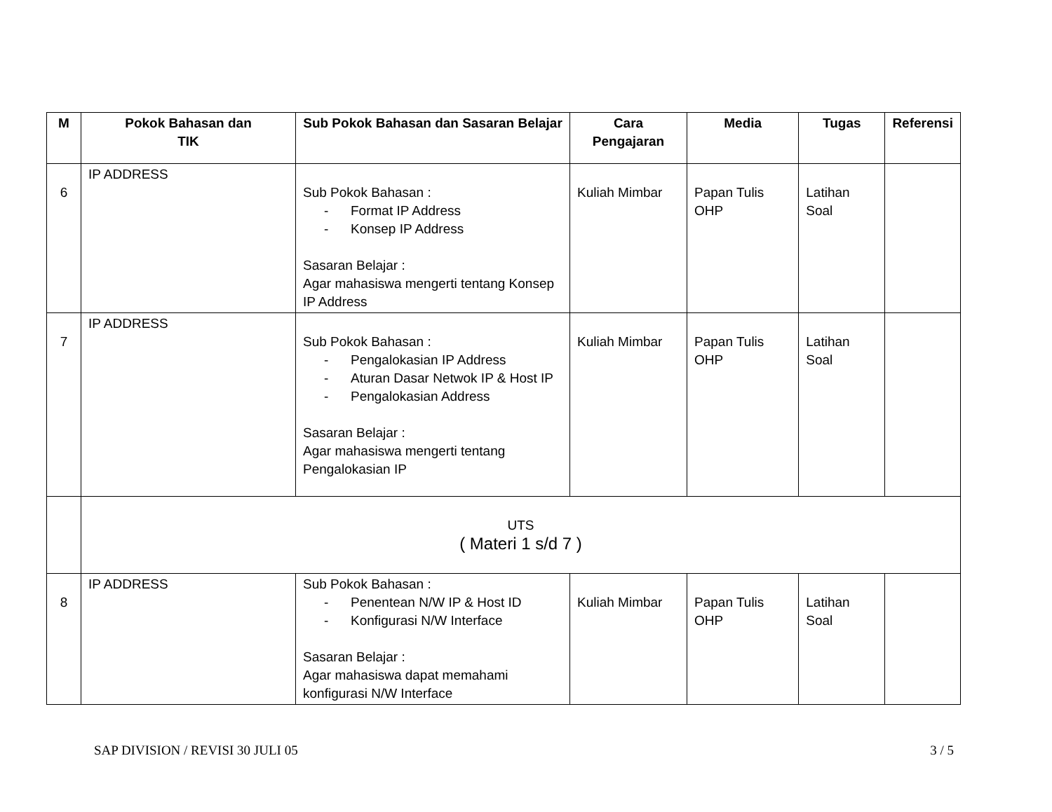| M | Pokok Bahasan dan TIK | Sub Pokok Bahasan dan Sasaran Belajar | Cara Pengajaran | Media | Tugas | Referensi |
| --- | --- | --- | --- | --- | --- | --- |
| 6 | IP ADDRESS | Sub Pokok Bahasan : - Format IP Address - Konsep IP Address Sasaran Belajar : Agar mahasiswa mengerti tentang Konsep IP Address | Kuliah Mimbar | Papan Tulis OHP | Latihan Soal | |
| 7 | IP ADDRESS | Sub Pokok Bahasan : - Pengalokasian IP Address - Aturan Dasar Netwok IP & Host IP - Pengalokasian Address Sasaran Belajar : Agar mahasiswa mengerti tentang Pengalokasian IP | Kuliah Mimbar | Papan Tulis OHP | Latihan Soal | |
| | UTS ( Materi 1 s/d 7 ) | | | | | |
| 8 | IP ADDRESS | Sub Pokok Bahasan : - Penentean N/W IP & Host ID - Konfigurasi N/W Interface Sasaran Belajar : Agar mahasiswa dapat memahami konfigurasi N/W Interface | Kuliah Mimbar | Papan Tulis OHP | Latihan Soal | |
SAP DIVISION / REVISI 30 JULI 05 3 / 5